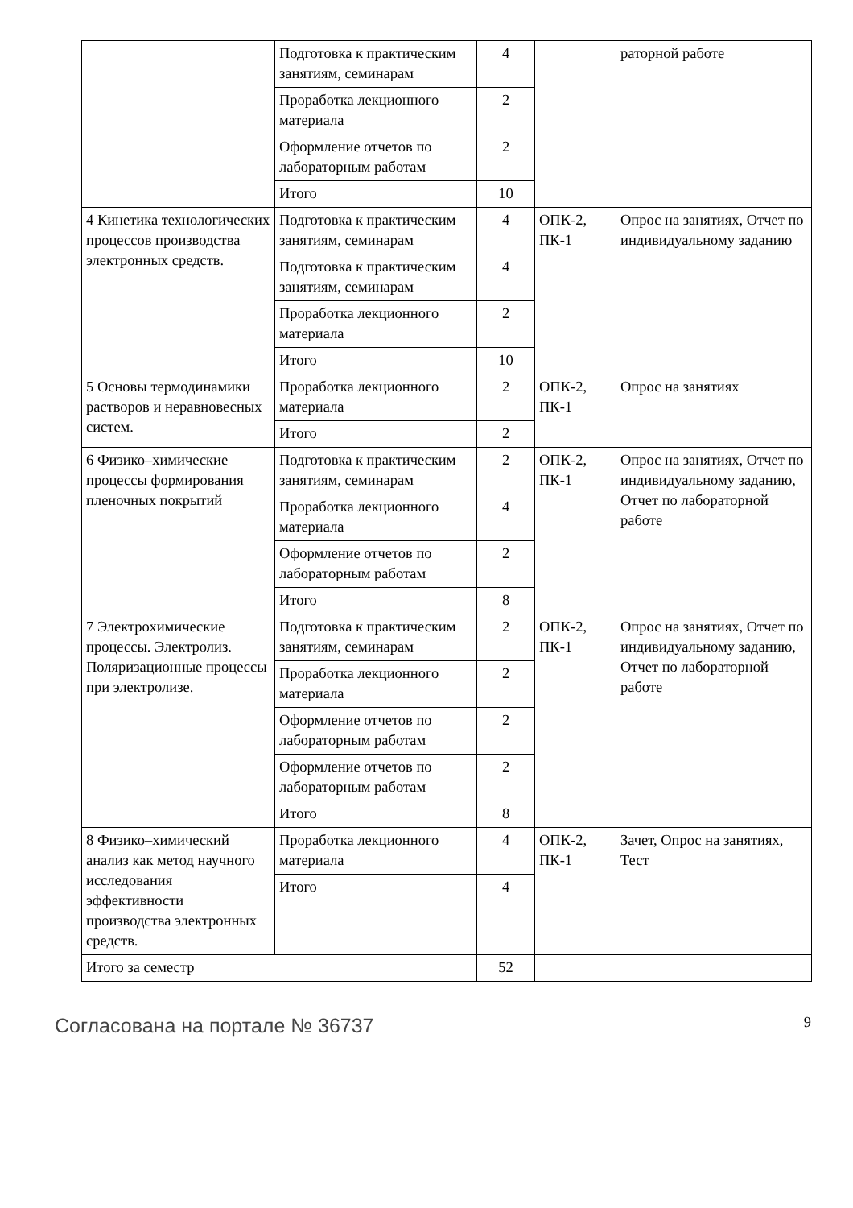| | Подготовка к практиче­ским занятиям, семина­рам | 4 | | раторной работе |
| | Проработка лекционного материала | 2 | | |
| | Оформление отчетов по лабораторным работам | 2 | | |
| | Итого | 10 | | |
| 4 Кинетика технологических процессов производства электронных средств. | Подготовка к практиче­ским занятиям, семина­рам | 4 | ОПК-2, ПК-1 | Опрос на занятиях, От­чет по индивидуальному заданию |
| | Подготовка к практиче­ским занятиям, семина­рам | 4 | | |
| | Проработка лекционного материала | 2 | | |
| | Итого | 10 | | |
| 5 Основы термодинамики растворов и неравновесных систем. | Проработка лекционного материала | 2 | ОПК-2, ПК-1 | Опрос на занятиях |
| | Итого | 2 | | |
| 6 Физико–химические процессы формирования пленочных покрытий | Подготовка к практиче­ским занятиям, семина­рам | 2 | ОПК-2, ПК-1 | Опрос на занятиях, От­чет по индивидуальному заданию, Отчет по лабо­раторной работе |
| | Проработка лекционного материала | 4 | | |
| | Оформление отчетов по лабораторным работам | 2 | | |
| | Итого | 8 | | |
| 7 Электрохимические процессы. Электролиз. Поляризационные процессы при электролизе. | Подготовка к практиче­ским занятиям, семина­рам | 2 | ОПК-2, ПК-1 | Опрос на занятиях, От­чет по индивидуальному заданию, Отчет по лабо­раторной работе |
| | Проработка лекционного материала | 2 | | |
| | Оформление отчетов по лабораторным работам | 2 | | |
| | Оформление отчетов по лабораторным работам | 2 | | |
| | Итого | 8 | | |
| 8 Физико–химический анализ как метод научного исследования эффективности производства электронных средств. | Проработка лекционного материала | 4 | ОПК-2, ПК-1 | Зачет, Опрос на занятиях, Тест |
| | Итого | 4 | | |
| Итого за семестр | | 52 | | |
Согласована на портале № 36737 9